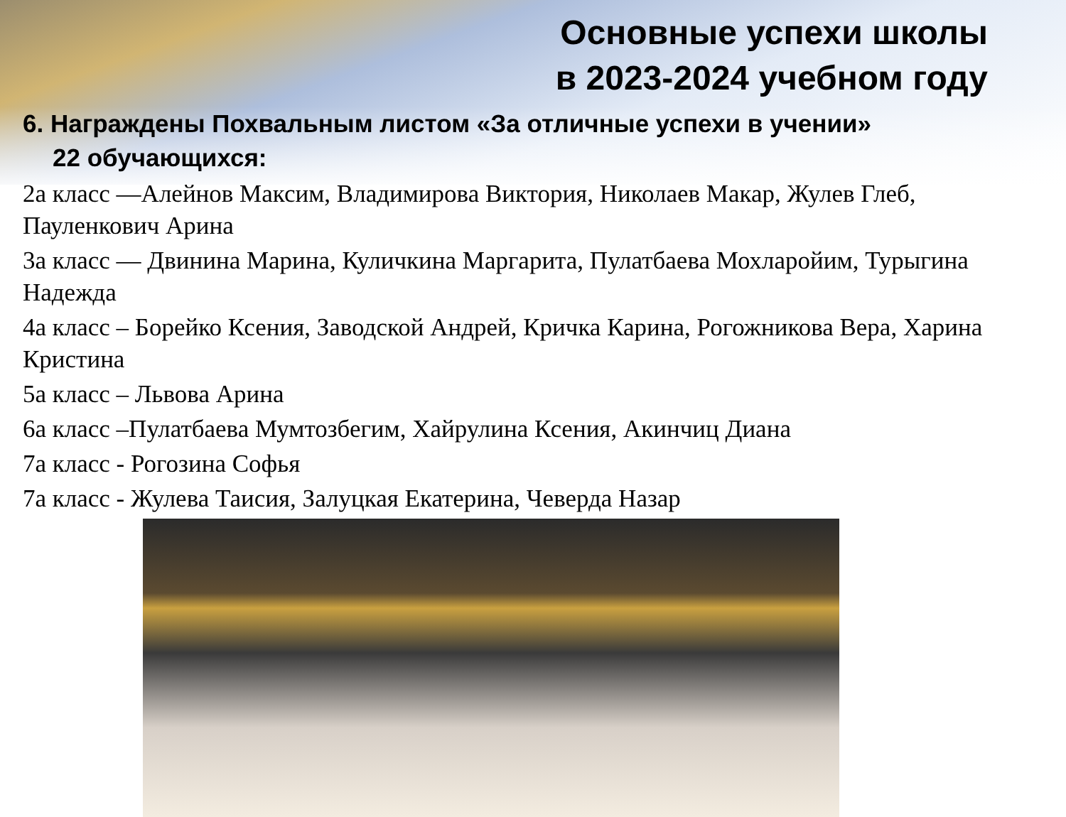Основные успехи школы
в 2023-2024 учебном году
6. Награждены Похвальным листом «За отличные успехи в учении»
22 обучающихся:
2а класс —Алейнов Максим, Владимирова Виктория, Николаев Макар, Жулев Глеб, Пауленкович Арина
3а класс — Двинина Марина, Куличкина Маргарита, Пулатбаева Мохларойим, Турыгина Надежда
4а класс – Борейко Ксения, Заводской Андрей, Кричка Карина, Рогожникова Вера, Харина Кристина
5а класс – Львова Арина
6а класс –Пулатбаева Мумтозбегим, Хайрулина Ксения, Акинчиц Диана
7а класс - Рогозина Софья
7а класс - Жулева Таисия, Залуцкая Екатерина, Чеверда Назар